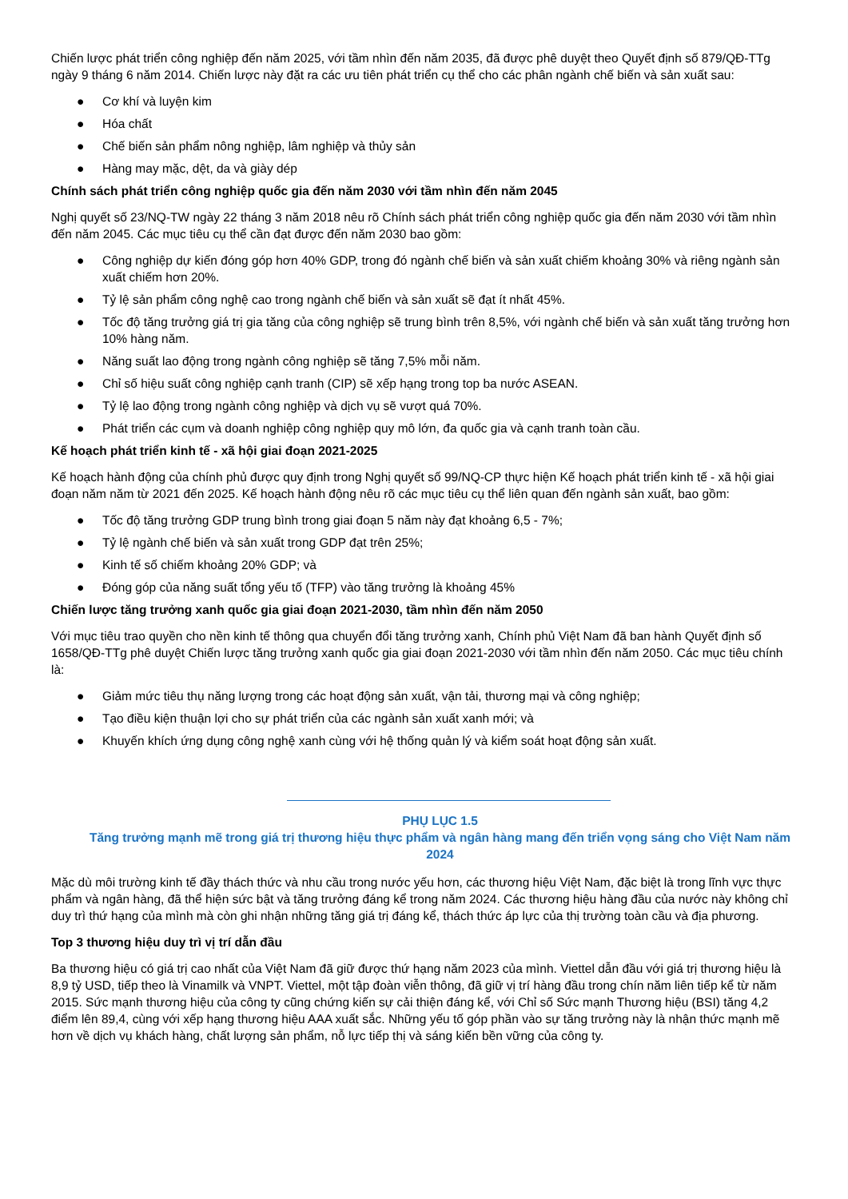Chiến lược phát triển công nghiệp đến năm 2025, với tầm nhìn đến năm 2035, đã được phê duyệt theo Quyết định số 879/QĐ-TTg ngày 9 tháng 6 năm 2014. Chiến lược này đặt ra các ưu tiên phát triển cụ thể cho các phân ngành chế biến và sản xuất sau:
● Cơ khí và luyện kim
● Hóa chất
● Chế biến sản phẩm nông nghiệp, lâm nghiệp và thủy sản
● Hàng may mặc, dệt, da và giày dép
Chính sách phát triển công nghiệp quốc gia đến năm 2030 với tầm nhìn đến năm 2045
Nghị quyết số 23/NQ-TW ngày 22 tháng 3 năm 2018 nêu rõ Chính sách phát triển công nghiệp quốc gia đến năm 2030 với tầm nhìn đến năm 2045. Các mục tiêu cụ thể cần đạt được đến năm 2030 bao gồm:
● Công nghiệp dự kiến đóng góp hơn 40% GDP, trong đó ngành chế biến và sản xuất chiếm khoảng 30% và riêng ngành sản xuất chiếm hơn 20%.
● Tỷ lệ sản phẩm công nghệ cao trong ngành chế biến và sản xuất sẽ đạt ít nhất 45%.
● Tốc độ tăng trưởng giá trị gia tăng của công nghiệp sẽ trung bình trên 8,5%, với ngành chế biến và sản xuất tăng trưởng hơn 10% hàng năm.
● Năng suất lao động trong ngành công nghiệp sẽ tăng 7,5% mỗi năm.
● Chỉ số hiệu suất công nghiệp cạnh tranh (CIP) sẽ xếp hạng trong top ba nước ASEAN.
● Tỷ lệ lao động trong ngành công nghiệp và dịch vụ sẽ vượt quá 70%.
● Phát triển các cụm và doanh nghiệp công nghiệp quy mô lớn, đa quốc gia và cạnh tranh toàn cầu.
Kế hoạch phát triển kinh tế - xã hội giai đoạn 2021-2025
Kế hoạch hành động của chính phủ được quy định trong Nghị quyết số 99/NQ-CP thực hiện Kế hoạch phát triển kinh tế - xã hội giai đoạn năm năm từ 2021 đến 2025. Kế hoạch hành động nêu rõ các mục tiêu cụ thể liên quan đến ngành sản xuất, bao gồm:
● Tốc độ tăng trưởng GDP trung bình trong giai đoạn 5 năm này đạt khoảng 6,5 - 7%;
● Tỷ lệ ngành chế biến và sản xuất trong GDP đạt trên 25%;
● Kinh tế số chiếm khoảng 20% GDP; và
● Đóng góp của năng suất tổng yếu tố (TFP) vào tăng trưởng là khoảng 45%
Chiến lược tăng trưởng xanh quốc gia giai đoạn 2021-2030, tầm nhìn đến năm 2050
Với mục tiêu trao quyền cho nền kinh tế thông qua chuyển đổi tăng trưởng xanh, Chính phủ Việt Nam đã ban hành Quyết định số 1658/QĐ-TTg phê duyệt Chiến lược tăng trưởng xanh quốc gia giai đoạn 2021-2030 với tầm nhìn đến năm 2050. Các mục tiêu chính là:
● Giảm mức tiêu thụ năng lượng trong các hoạt động sản xuất, vận tải, thương mại và công nghiệp;
● Tạo điều kiện thuận lợi cho sự phát triển của các ngành sản xuất xanh mới; và
● Khuyến khích ứng dụng công nghệ xanh cùng với hệ thống quản lý và kiểm soát hoạt động sản xuất.
PHỤ LỤC 1.5
Tăng trưởng mạnh mẽ trong giá trị thương hiệu thực phẩm và ngân hàng mang đến triển vọng sáng cho Việt Nam năm 2024
Mặc dù môi trường kinh tế đầy thách thức và nhu cầu trong nước yếu hơn, các thương hiệu Việt Nam, đặc biệt là trong lĩnh vực thực phẩm và ngân hàng, đã thể hiện sức bật và tăng trưởng đáng kể trong năm 2024. Các thương hiệu hàng đầu của nước này không chỉ duy trì thứ hạng của mình mà còn ghi nhận những tăng giá trị đáng kể, thách thức áp lực của thị trường toàn cầu và địa phương.
Top 3 thương hiệu duy trì vị trí dẫn đầu
Ba thương hiệu có giá trị cao nhất của Việt Nam đã giữ được thứ hạng năm 2023 của mình. Viettel dẫn đầu với giá trị thương hiệu là 8,9 tỷ USD, tiếp theo là Vinamilk và VNPT. Viettel, một tập đoàn viễn thông, đã giữ vị trí hàng đầu trong chín năm liên tiếp kể từ năm 2015. Sức mạnh thương hiệu của công ty cũng chứng kiến sự cải thiện đáng kể, với Chỉ số Sức mạnh Thương hiệu (BSI) tăng 4,2 điểm lên 89,4, cùng với xếp hạng thương hiệu AAA xuất sắc. Những yếu tố góp phần vào sự tăng trưởng này là nhận thức mạnh mẽ hơn về dịch vụ khách hàng, chất lượng sản phẩm, nỗ lực tiếp thị và sáng kiến bền vững của công ty.